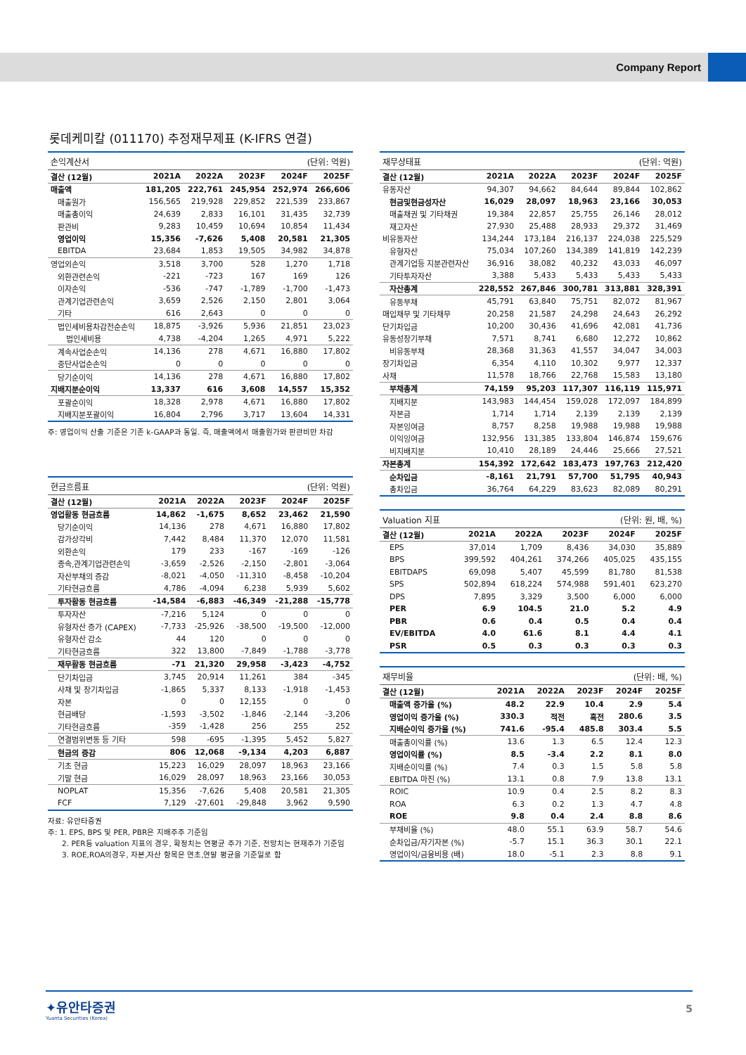Company Report
롯데케미칼 (011170) 추정재무제표 (K-IFRS 연결)
| 손익계산서 | | | | (단위: 억원) | |
| --- | --- | --- | --- | --- | --- |
| 결산 (12월) | 2021A | 2022A | 2023F | 2024F | 2025F |
| 매출액 | 181,205 | 222,761 | 245,954 | 252,974 | 266,606 |
| 매출원가 | 156,565 | 219,928 | 229,852 | 221,539 | 233,867 |
| 매출총이익 | 24,639 | 2,833 | 16,101 | 31,435 | 32,739 |
| 판관비 | 9,283 | 10,459 | 10,694 | 10,854 | 11,434 |
| 영업이익 | 15,356 | -7,626 | 5,408 | 20,581 | 21,305 |
| EBITDA | 23,684 | 1,853 | 19,505 | 34,982 | 34,878 |
| 영업외손익 | 3,518 | 3,700 | 528 | 1,270 | 1,718 |
| 외환관련손익 | -221 | -723 | 167 | 169 | 126 |
| 이자손익 | -536 | -747 | -1,789 | -1,700 | -1,473 |
| 관계기업관련손익 | 3,659 | 2,526 | 2,150 | 2,801 | 3,064 |
| 기타 | 616 | 2,643 | 0 | 0 | 0 |
| 법인세비용차감전순손익 | 18,875 | -3,926 | 5,936 | 21,851 | 23,023 |
| 법인세비용 | 4,738 | -4,204 | 1,265 | 4,971 | 5,222 |
| 계속사업순손익 | 14,136 | 278 | 4,671 | 16,880 | 17,802 |
| 중단사업순손익 | 0 | 0 | 0 | 0 | 0 |
| 당기순이익 | 14,136 | 278 | 4,671 | 16,880 | 17,802 |
| 지배지분순이익 | 13,337 | 616 | 3,608 | 14,557 | 15,352 |
| 포괄순이익 | 18,328 | 2,978 | 4,671 | 16,880 | 17,802 |
| 지배지분포괄이익 | 16,804 | 2,796 | 3,717 | 13,604 | 14,331 |
주: 영업이익 산출 기준은 기존 k-GAAP과 동일. 즉, 매출액에서 매출원가와 판관비만 차감
| 현금흐름표 | | | | (단위: 억원) | |
| --- | --- | --- | --- | --- | --- |
| 결산 (12월) | 2021A | 2022A | 2023F | 2024F | 2025F |
| 영업활동 현금흐름 | 14,862 | -1,675 | 8,652 | 23,462 | 21,590 |
| 당기순이익 | 14,136 | 278 | 4,671 | 16,880 | 17,802 |
| 감가상각비 | 7,442 | 8,484 | 11,370 | 12,070 | 11,581 |
| 외환손익 | 179 | 233 | -167 | -169 | -126 |
| 종속,관계기업관련손익 | -3,659 | -2,526 | -2,150 | -2,801 | -3,064 |
| 자산부채의 증감 | -8,021 | -4,050 | -11,310 | -8,458 | -10,204 |
| 기타현금흐름 | 4,786 | -4,094 | 6,238 | 5,939 | 5,602 |
| 투자활동 현금흐름 | -14,584 | -6,883 | -46,349 | -21,288 | -15,778 |
| 투자자산 | -7,216 | 5,124 | 0 | 0 | 0 |
| 유형자산 증가 (CAPEX) | -7,733 | -25,926 | -38,500 | -19,500 | -12,000 |
| 유형자산 감소 | 44 | 120 | 0 | 0 | 0 |
| 기타현금흐름 | 322 | 13,800 | -7,849 | -1,788 | -3,778 |
| 재무활동 현금흐름 | -71 | 21,320 | 29,958 | -3,423 | -4,752 |
| 단기차입금 | 3,745 | 20,914 | 11,261 | 384 | -345 |
| 사채 및 장기차입금 | -1,865 | 5,337 | 8,133 | -1,918 | -1,453 |
| 자본 | 0 | 0 | 12,155 | 0 | 0 |
| 현금배당 | -1,593 | -3,502 | -1,846 | -2,144 | -3,206 |
| 기타현금흐름 | -359 | -1,428 | 256 | 255 | 252 |
| 연결범위변동 등 기타 | 598 | -695 | -1,395 | 5,452 | 5,827 |
| 현금의 증감 | 806 | 12,068 | -9,134 | 4,203 | 6,887 |
| 기초 현금 | 15,223 | 16,029 | 28,097 | 18,963 | 23,166 |
| 기말 현금 | 16,029 | 28,097 | 18,963 | 23,166 | 30,053 |
| NOPLAT | 15,356 | -7,626 | 5,408 | 20,581 | 21,305 |
| FCF | 7,129 | -27,601 | -29,848 | 3,962 | 9,590 |
자료: 유안타증권
주: 1. EPS, BPS 및 PER, PBR은 지배주주 기준임
2. PER등 valuation 지표의 경우, 확정치는 연평균 주가 기준, 전망치는 현재주가 기준임
3. ROE,ROA의경우, 자본,자산 항목은 연초,연말 평균을 기준일로 함
| 재무상태표 | | | | (단위: 억원) | |
| --- | --- | --- | --- | --- | --- |
| 결산 (12월) | 2021A | 2022A | 2023F | 2024F | 2025F |
| 유동자산 | 94,307 | 94,662 | 84,644 | 89,844 | 102,862 |
| 현금및현금성자산 | 16,029 | 28,097 | 18,963 | 23,166 | 30,053 |
| 매출채권 및 기타채권 | 19,384 | 22,857 | 25,755 | 26,146 | 28,012 |
| 재고자산 | 27,930 | 25,488 | 28,933 | 29,372 | 31,469 |
| 비유동자산 | 134,244 | 173,184 | 216,137 | 224,038 | 225,529 |
| 유형자산 | 75,034 | 107,260 | 134,389 | 141,819 | 142,239 |
| 관계기업등 지분관련자산 | 36,916 | 38,082 | 40,232 | 43,033 | 46,097 |
| 기타투자자산 | 3,388 | 5,433 | 5,433 | 5,433 | 5,433 |
| 자산총계 | 228,552 | 267,846 | 300,781 | 313,881 | 328,391 |
| 유동부채 | 45,791 | 63,840 | 75,751 | 82,072 | 81,967 |
| 매입채무 및 기타채무 | 20,258 | 21,587 | 24,298 | 24,643 | 26,292 |
| 단기차입금 | 10,200 | 30,436 | 41,696 | 42,081 | 41,736 |
| 유동성장기부채 | 7,571 | 8,741 | 6,680 | 12,272 | 10,862 |
| 비유동부채 | 28,368 | 31,363 | 41,557 | 34,047 | 34,003 |
| 장기차입금 | 6,354 | 4,110 | 10,302 | 9,977 | 12,337 |
| 사채 | 11,578 | 18,766 | 22,768 | 15,583 | 13,180 |
| 부채총계 | 74,159 | 95,203 | 117,307 | 116,119 | 115,971 |
| 지배지분 | 143,983 | 144,454 | 159,028 | 172,097 | 184,899 |
| 자본금 | 1,714 | 1,714 | 2,139 | 2,139 | 2,139 |
| 자본잉여금 | 8,757 | 8,258 | 19,988 | 19,988 | 19,988 |
| 이익잉여금 | 132,956 | 131,385 | 133,804 | 146,874 | 159,676 |
| 비지배지분 | 10,410 | 28,189 | 24,446 | 25,666 | 27,521 |
| 자본총계 | 154,392 | 172,642 | 183,473 | 197,763 | 212,420 |
| 순차입금 | -8,161 | 21,791 | 57,700 | 51,795 | 40,943 |
| 총차입금 | 36,764 | 64,229 | 83,623 | 82,089 | 80,291 |
| Valuation 지표 | | | | (단위: 원, 배, %) | |
| --- | --- | --- | --- | --- | --- |
| 결산 (12월) | 2021A | 2022A | 2023F | 2024F | 2025F |
| EPS | 37,014 | 1,709 | 8,436 | 34,030 | 35,889 |
| BPS | 399,592 | 404,261 | 374,266 | 405,025 | 435,155 |
| EBITDAPS | 69,098 | 5,407 | 45,599 | 81,780 | 81,538 |
| SPS | 502,894 | 618,224 | 574,988 | 591,401 | 623,270 |
| DPS | 7,895 | 3,329 | 3,500 | 6,000 | 6,000 |
| PER | 6.9 | 104.5 | 21.0 | 5.2 | 4.9 |
| PBR | 0.6 | 0.4 | 0.5 | 0.4 | 0.4 |
| EV/EBITDA | 4.0 | 61.6 | 8.1 | 4.4 | 4.1 |
| PSR | 0.5 | 0.3 | 0.3 | 0.3 | 0.3 |
| 재무비율 | | | | (단위: 배, %) | |
| --- | --- | --- | --- | --- | --- |
| 결산 (12월) | 2021A | 2022A | 2023F | 2024F | 2025F |
| 매출액 증가율 (%) | 48.2 | 22.9 | 10.4 | 2.9 | 5.4 |
| 영업이익 증가율 (%) | 330.3 | 적전 | 흑전 | 280.6 | 3.5 |
| 지배순이익 증가율 (%) | 741.6 | -95.4 | 485.8 | 303.4 | 5.5 |
| 매출총이익률 (%) | 13.6 | 1.3 | 6.5 | 12.4 | 12.3 |
| 영업이익률 (%) | 8.5 | -3.4 | 2.2 | 8.1 | 8.0 |
| 지배순이익률 (%) | 7.4 | 0.3 | 1.5 | 5.8 | 5.8 |
| EBITDA 마진 (%) | 13.1 | 0.8 | 7.9 | 13.8 | 13.1 |
| ROIC | 10.9 | 0.4 | 2.5 | 8.2 | 8.3 |
| ROA | 6.3 | 0.2 | 1.3 | 4.7 | 4.8 |
| ROE | 9.8 | 0.4 | 2.4 | 8.8 | 8.6 |
| 부채비율 (%) | 48.0 | 55.1 | 63.9 | 58.7 | 54.6 |
| 순차입금/자기자본 (%) | -5.7 | 15.1 | 36.3 | 30.1 | 22.1 |
| 영업이익/금융비용 (배) | 18.0 | -5.1 | 2.3 | 8.8 | 9.1 |
✦유안타증권
Yuanta Securities (Korea)
5